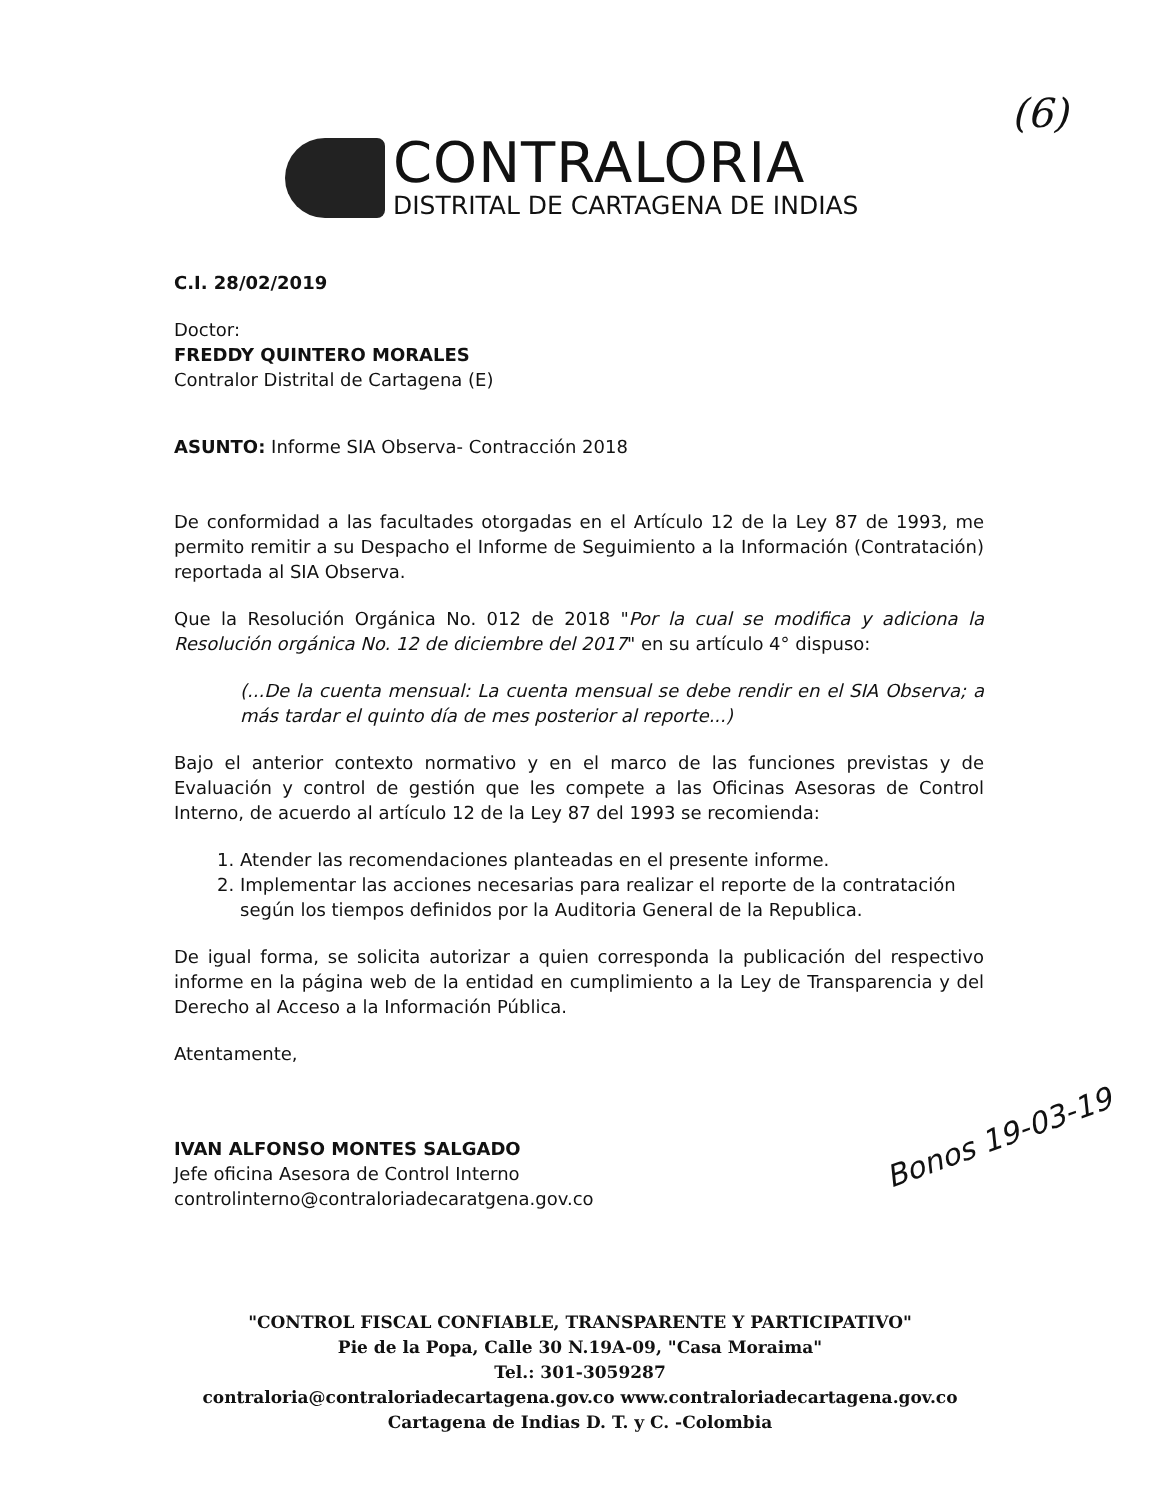(6)
CONTRALORIA
DISTRITAL DE CARTAGENA DE INDIAS
C.I. 28/02/2019
Doctor:
FREDDY QUINTERO MORALES
Contralor Distrital de Cartagena (E)
ASUNTO: Informe SIA Observa- Contracción 2018
De conformidad a las facultades otorgadas en el Artículo 12 de la Ley 87 de 1993, me permito remitir a su Despacho el Informe de Seguimiento a la Información (Contratación) reportada al SIA Observa.
Que la Resolución Orgánica No. 012 de 2018 "Por la cual se modifica y adiciona la Resolución orgánica No. 12 de diciembre del 2017" en su artículo 4° dispuso:
(...De la cuenta mensual: La cuenta mensual se debe rendir en el SIA Observa; a más tardar el quinto día de mes posterior al reporte...)
Bajo el anterior contexto normativo y en el marco de las funciones previstas y de Evaluación y control de gestión que les compete a las Oficinas Asesoras de Control Interno, de acuerdo al artículo 12 de la Ley 87 del 1993 se recomienda:
1. Atender las recomendaciones planteadas en el presente informe.
2. Implementar las acciones necesarias para realizar el reporte de la contratación según los tiempos definidos por la Auditoria General de la Republica.
De igual forma, se solicita autorizar a quien corresponda la publicación del respectivo informe en la página web de la entidad en cumplimiento a la Ley de Transparencia y del Derecho al Acceso a la Información Pública.
Atentamente,
IVAN ALFONSO MONTES SALGADO
Jefe oficina Asesora de Control Interno
controlinterno@contraloriadecaratgena.gov.co
Bonos 19-03-19
"CONTROL FISCAL CONFIABLE, TRANSPARENTE Y PARTICIPATIVO"
Pie de la Popa, Calle 30 N.19A-09, "Casa Moraima"
Tel.: 301-3059287
contraloria@contraloriadecartagena.gov.co www.contraloriadecartagena.gov.co
Cartagena de Indias D. T. y C. -Colombia